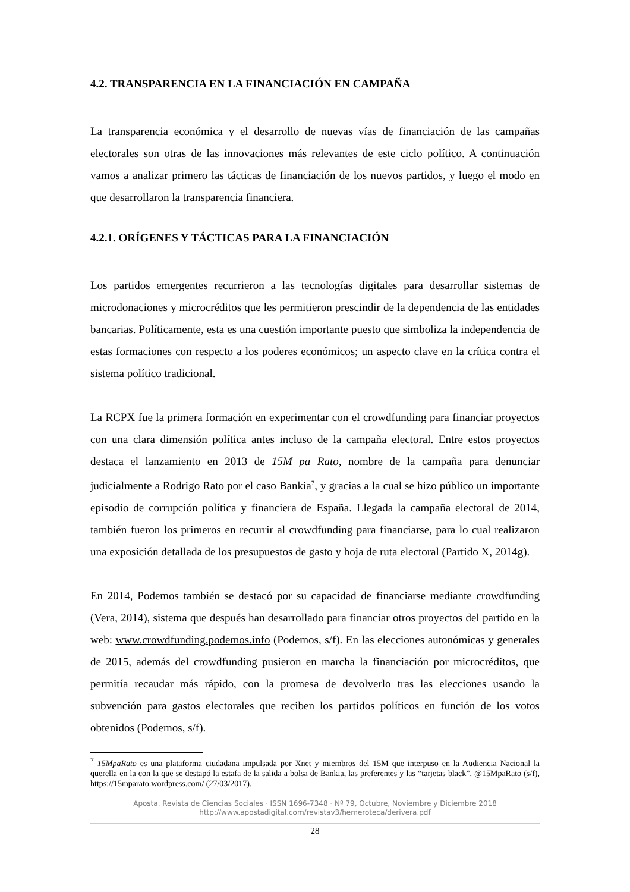4.2. TRANSPARENCIA EN LA FINANCIACIÓN EN CAMPAÑA
La transparencia económica y el desarrollo de nuevas vías de financiación de las campañas electorales son otras de las innovaciones más relevantes de este ciclo político. A continuación vamos a analizar primero las tácticas de financiación de los nuevos partidos, y luego el modo en que desarrollaron la transparencia financiera.
4.2.1. ORÍGENES Y TÁCTICAS PARA LA FINANCIACIÓN
Los partidos emergentes recurrieron a las tecnologías digitales para desarrollar sistemas de microdonaciones y microcréditos que les permitieron prescindir de la dependencia de las entidades bancarias. Políticamente, esta es una cuestión importante puesto que simboliza la independencia de estas formaciones con respecto a los poderes económicos; un aspecto clave en la crítica contra el sistema político tradicional.
La RCPX fue la primera formación en experimentar con el crowdfunding para financiar proyectos con una clara dimensión política antes incluso de la campaña electoral. Entre estos proyectos destaca el lanzamiento en 2013 de 15M pa Rato, nombre de la campaña para denunciar judicialmente a Rodrigo Rato por el caso Bankia<sup>7</sup>, y gracias a la cual se hizo público un importante episodio de corrupción política y financiera de España. Llegada la campaña electoral de 2014, también fueron los primeros en recurrir al crowdfunding para financiarse, para lo cual realizaron una exposición detallada de los presupuestos de gasto y hoja de ruta electoral (Partido X, 2014g).
En 2014, Podemos también se destacó por su capacidad de financiarse mediante crowdfunding (Vera, 2014), sistema que después han desarrollado para financiar otros proyectos del partido en la web: www.crowdfunding.podemos.info (Podemos, s/f). En las elecciones autonómicas y generales de 2015, además del crowdfunding pusieron en marcha la financiación por microcréditos, que permitía recaudar más rápido, con la promesa de devolverlo tras las elecciones usando la subvención para gastos electorales que reciben los partidos políticos en función de los votos obtenidos (Podemos, s/f).
<sup>7</sup> 15MpaRato es una plataforma ciudadana impulsada por Xnet y miembros del 15M que interpuso en la Audiencia Nacional la querella en la con la que se destapó la estafa de la salida a bolsa de Bankia, las preferentes y las “tarjetas black”. @15MpaRato (s/f), https://15mparato.wordpress.com/ (27/03/2017).
Aposta. Revista de Ciencias Sociales · ISSN 1696-7348 · Nº 79, Octubre, Noviembre y Diciembre 2018
http://www.apostadigital.com/revistav3/hemeroteca/derivera.pdf
28